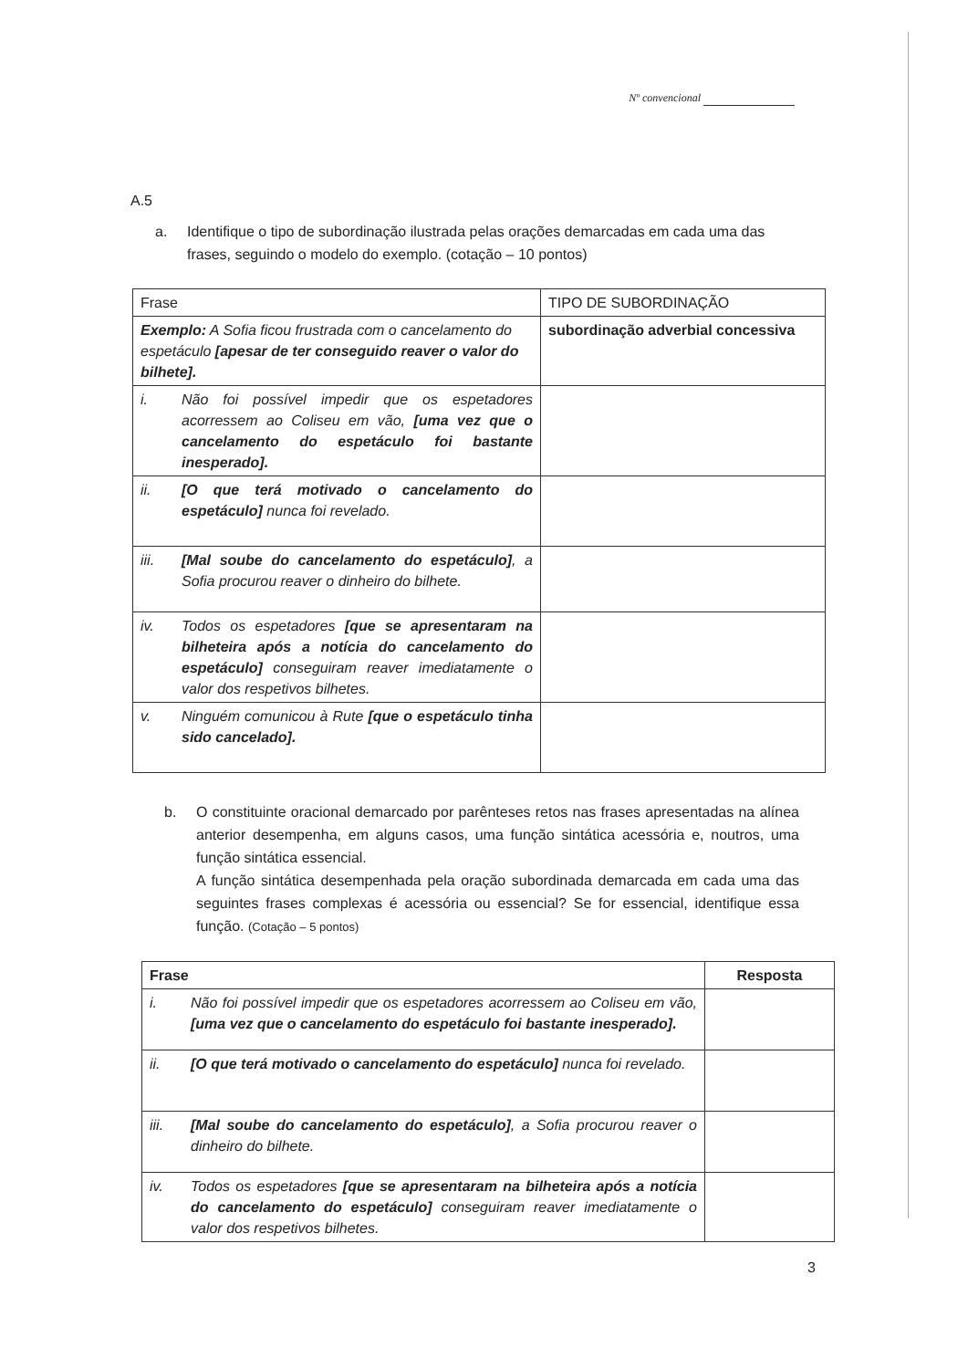Nº convencional
A.5
a. Identifique o tipo de subordinação ilustrada pelas orações demarcadas em cada uma das frases, seguindo o modelo do exemplo. (cotação – 10 pontos)
| Frase | TIPO DE SUBORDINAÇÃO |
| --- | --- |
| Exemplo: A Sofia ficou frustrada com o cancelamento do espetáculo [apesar de ter conseguido reaver o valor do bilhete]. | subordinação adverbial concessiva |
| i. Não foi possível impedir que os espetadores acorressem ao Coliseu em vão, [uma vez que o cancelamento do espetáculo foi bastante inesperado]. | |
| ii. [O que terá motivado o cancelamento do espetáculo] nunca foi revelado. | |
| iii. [Mal soube do cancelamento do espetáculo] , a Sofia procurou reaver o dinheiro do bilhete. | |
| iv. Todos os espetadores [que se apresentaram na bilheteira após a notícia do cancelamento do espetáculo] conseguiram reaver imediatamente o valor dos respetivos bilhetes. | |
| v. Ninguém comunicou à Rute [que o espetáculo tinha sido cancelado]. | |
b. O constituinte oracional demarcado por parênteses retos nas frases apresentadas na alínea anterior desempenha, em alguns casos, uma função sintática acessória e, noutros, uma função sintática essencial.
A função sintática desempenhada pela oração subordinada demarcada em cada uma das seguintes frases complexas é acessória ou essencial? Se for essencial, identifique essa função. (Cotação – 5 pontos)
| Frase | Resposta |
| --- | --- |
| i. Não foi possível impedir que os espetadores acorressem ao Coliseu em vão, [uma vez que o cancelamento do espetáculo foi bastante inesperado]. | |
| ii. [O que terá motivado o cancelamento do espetáculo] nunca foi revelado. | |
| iii. [Mal soube do cancelamento do espetáculo] , a Sofia procurou reaver o dinheiro do bilhete. | |
| iv. Todos os espetadores [que se apresentaram na bilheteira após a notícia do cancelamento do espetáculo] conseguiram reaver imediatamente o valor dos respetivos bilhetes. | |
3